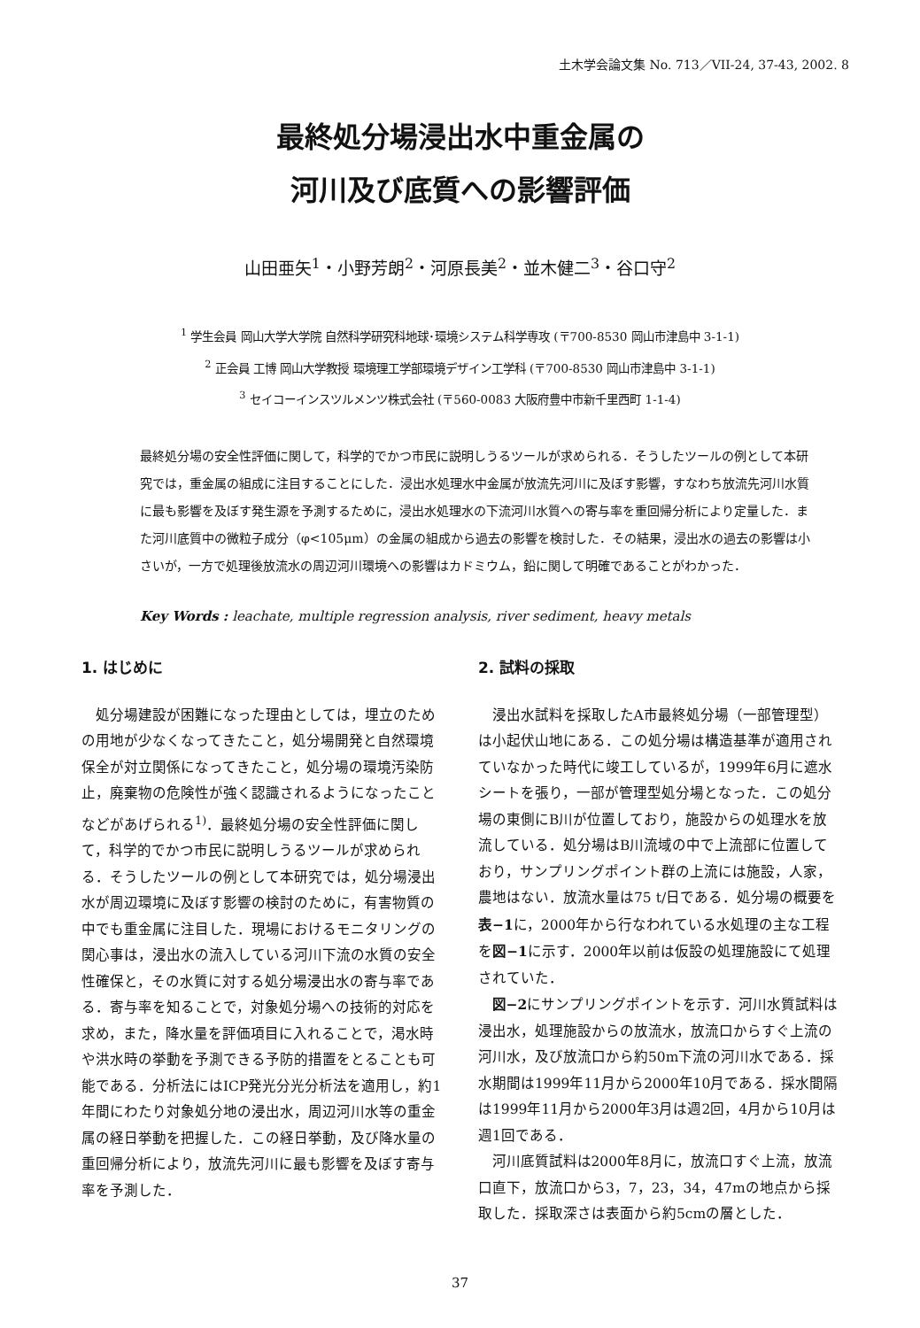土木学会論文集 No. 713／VII-24, 37-43, 2002. 8
最終処分場浸出水中重金属の
河川及び底質への影響評価
山田亜矢<sup>1</sup>・小野芳朗<sup>2</sup>・河原長美<sup>2</sup>・並木健二<sup>3</sup>・谷口守<sup>2</sup>
<sup>1</sup> 学生会員 岡山大学大学院 自然科学研究科地球･環境システム科学専攻 (〒700-8530 岡山市津島中 3-1-1)
<sup>2</sup> 正会員 工博 岡山大学教授 環境理工学部環境デザイン工学科 (〒700-8530 岡山市津島中 3-1-1)
<sup>3</sup> セイコーインスツルメンツ株式会社 (〒560-0083 大阪府豊中市新千里西町 1-1-4)
最終処分場の安全性評価に関して，科学的でかつ市民に説明しうるツールが求められる．そうしたツールの例として本研究では，重金属の組成に注目することにした．浸出水処理水中金属が放流先河川に及ぼす影響，すなわち放流先河川水質に最も影響を及ぼす発生源を予測するために，浸出水処理水の下流河川水質への寄与率を重回帰分析により定量した．また河川底質中の微粒子成分（φ<105μm）の金属の組成から過去の影響を検討した．その結果，浸出水の過去の影響は小さいが，一方で処理後放流水の周辺河川環境への影響はカドミウム，鉛に関して明確であることがわかった．
Key Words : leachate, multiple regression analysis, river sediment, heavy metals
1. はじめに
処分場建設が困難になった理由としては，埋立のための用地が少なくなってきたこと，処分場開発と自然環境保全が対立関係になってきたこと，処分場の環境汚染防止，廃棄物の危険性が強く認識されるようになったことなどがあげられる<sup>1)</sup>．最終処分場の安全性評価に関して，科学的でかつ市民に説明しうるツールが求められる．そうしたツールの例として本研究では，処分場浸出水が周辺環境に及ぼす影響の検討のために，有害物質の中でも重金属に注目した．現場におけるモニタリングの関心事は，浸出水の流入している河川下流の水質の安全性確保と，その水質に対する処分場浸出水の寄与率である．寄与率を知ることで，対象処分場への技術的対応を求め，また，降水量を評価項目に入れることで，渇水時や洪水時の挙動を予測できる予防的措置をとることも可能である．分析法にはICP発光分光分析法を適用し，約1年間にわたり対象処分地の浸出水，周辺河川水等の重金属の経日挙動を把握した．この経日挙動，及び降水量の重回帰分析により，放流先河川に最も影響を及ぼす寄与率を予測した．
2. 試料の採取
浸出水試料を採取したA市最終処分場（一部管理型）は小起伏山地にある．この処分場は構造基準が適用されていなかった時代に竣工しているが，1999年6月に遮水シートを張り，一部が管理型処分場となった．この処分場の東側にB川が位置しており，施設からの処理水を放流している．処分場はB川流域の中で上流部に位置しており，サンプリングポイント群の上流には施設，人家，農地はない．放流水量は75 t/日である．処分場の概要を表−1に，2000年から行なわれている水処理の主な工程を図−1に示す．2000年以前は仮設の処理施設にて処理されていた．
図−2にサンプリングポイントを示す．河川水質試料は浸出水，処理施設からの放流水，放流口からすぐ上流の河川水，及び放流口から約50m下流の河川水である．採水期間は1999年11月から2000年10月である．採水間隔は1999年11月から2000年3月は週2回，4月から10月は週1回である．
河川底質試料は2000年8月に，放流口すぐ上流，放流口直下，放流口から3，7，23，34，47mの地点から採取した．採取深さは表面から約5cmの層とした．
37